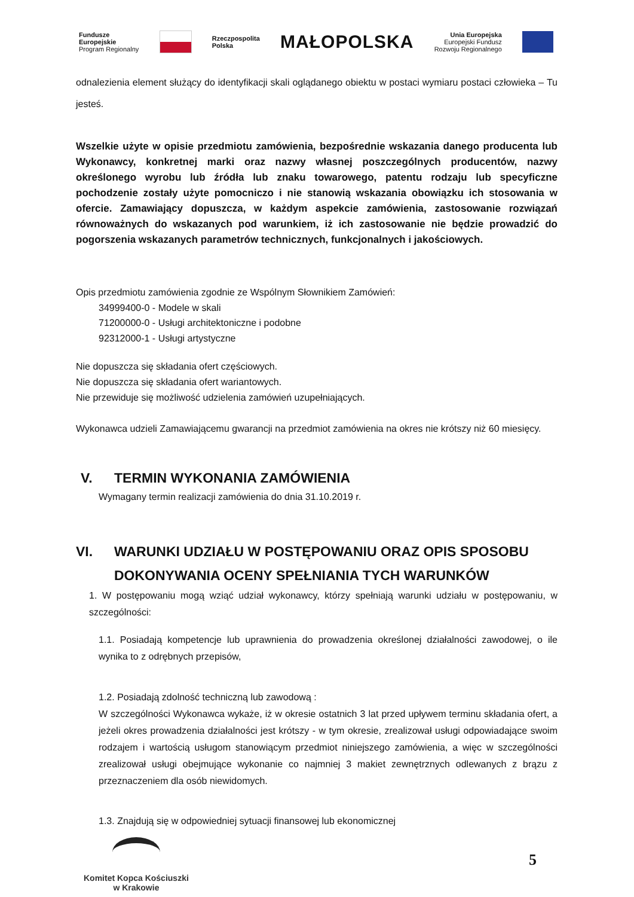Fundusze
Europejskie
Program Regionalny
Rzeczpospolita
Polska
MAŁOPOLSKA
Unia Europejska
Europejski Fundusz
Rozwoju Regionalnego
odnalezienia element służący do identyfikacji skali oglądanego obiektu w postaci wymiaru postaci człowieka – Tu jesteś.
Wszelkie użyte w opisie przedmiotu zamówienia, bezpośrednie wskazania danego producenta lub Wykonawcy, konkretnej marki oraz nazwy własnej poszczególnych producentów, nazwy określonego wyrobu lub źródła lub znaku towarowego, patentu rodzaju lub specyficzne pochodzenie zostały użyte pomocniczo i nie stanowią wskazania obowiązku ich stosowania w ofercie. Zamawiający dopuszcza, w każdym aspekcie zamówienia, zastosowanie rozwiązań równoważnych do wskazanych pod warunkiem, iż ich zastosowanie nie będzie prowadzić do pogorszenia wskazanych parametrów technicznych, funkcjonalnych i jakościowych.
Opis przedmiotu zamówienia zgodnie ze Wspólnym Słownikiem Zamówień:
34999400-0 - Modele w skali
71200000-0 - Usługi architektoniczne i podobne
92312000-1 - Usługi artystyczne
Nie dopuszcza się składania ofert częściowych.
Nie dopuszcza się składania ofert wariantowych.
Nie przewiduje się możliwość udzielenia zamówień uzupełniających.
Wykonawca udzieli Zamawiającemu gwarancji na przedmiot zamówienia na okres nie krótszy niż 60 miesięcy.
V. TERMIN WYKONANIA ZAMÓWIENIA
Wymagany termin realizacji zamówienia do dnia 31.10.2019 r.
VI. WARUNKI UDZIAŁU W POSTĘPOWANIU ORAZ OPIS SPOSOBU DOKONYWANIA OCENY SPEŁNIANIA TYCH WARUNKÓW
1. W postępowaniu mogą wziąć udział wykonawcy, którzy spełniają warunki udziału w postępowaniu, w szczególności:
1.1. Posiadają kompetencje lub uprawnienia do prowadzenia określonej działalności zawodowej, o ile wynika to z odrębnych przepisów,
1.2. Posiadają zdolność techniczną lub zawodową :
W szczególności Wykonawca wykaże, iż w okresie ostatnich 3 lat przed upływem terminu składania ofert, a jeżeli okres prowadzenia działalności jest krótszy - w tym okresie, zrealizował usługi odpowiadające swoim rodzajem i wartością usługom stanowiącym przedmiot niniejszego zamówienia, a więc w szczególności zrealizował usługi obejmujące wykonanie co najmniej 3 makiet zewnętrznych odlewanych z brązu z przeznaczeniem dla osób niewidomych.
1.3. Znajdują się w odpowiedniej sytuacji finansowej lub ekonomicznej
Komitet Kopca Kościuszki
w Krakowie
5